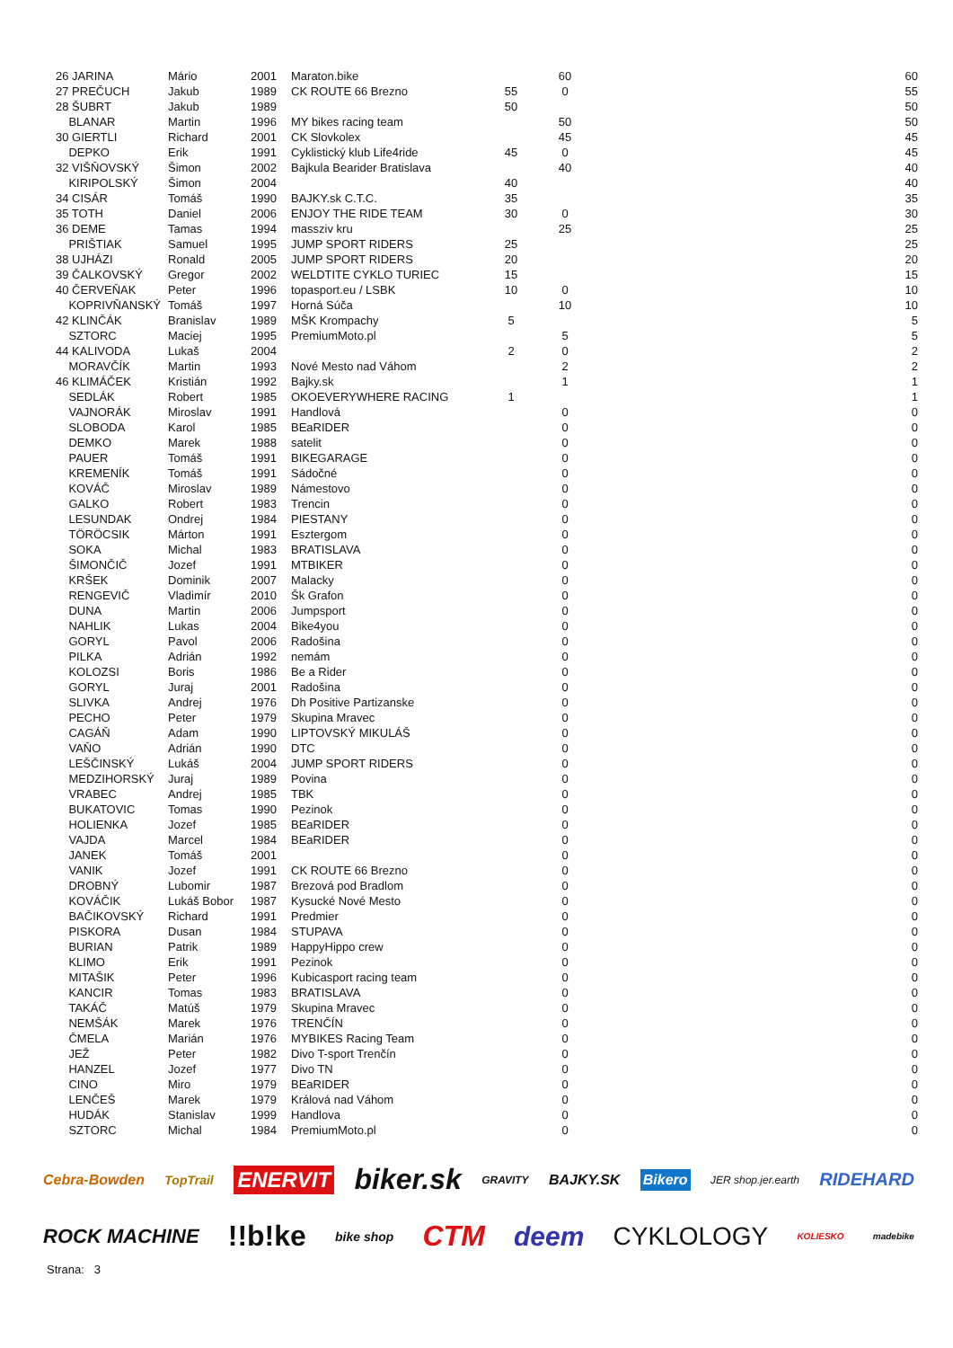| 26 JARINA | Mário | 2001 | Maraton.bike | | 60 | 60 |
| 27 PREČUCH | Jakub | 1989 | CK ROUTE 66 Brezno | 55 | 0 | 55 |
| 28 ŠUBRT | Jakub | 1989 | | 50 | | 50 |
| BLANAR | Martin | 1996 | MY bikes racing team | | 50 | 50 |
| 30 GIERTLI | Richard | 2001 | CK Slovkolex | | 45 | 45 |
| DEPKO | Erik | 1991 | Cyklistický klub Life4ride | 45 | 0 | 45 |
| 32 VIŠŇOVSKÝ | Šimon | 2002 | Bajkula Bearider Bratislava | | 40 | 40 |
| KIRIPOLSKÝ | Šimon | 2004 | | 40 | | 40 |
| 34 CISÁR | Tomáš | 1990 | BAJKY.sk C.T.C. | 35 | | 35 |
| 35 TOTH | Daniel | 2006 | ENJOY THE RIDE TEAM | 30 | 0 | 30 |
| 36 DEME | Tamas | 1994 | massziv kru | | 25 | 25 |
| PRIŠTIAK | Samuel | 1995 | JUMP SPORT RIDERS | 25 | | 25 |
| 38 UJHÁZI | Ronald | 2005 | JUMP SPORT RIDERS | 20 | | 20 |
| 39 ČALKOVSKÝ | Gregor | 2002 | WELDTITE CYKLO TURIEC | 15 | | 15 |
| 40 ČERVEŇAK | Peter | 1996 | topasport.eu / LSBK | 10 | 0 | 10 |
| KOPRIVŇANSKÝ | Tomáš | 1997 | Horná Súča | | 10 | 10 |
| 42 KLINČÁK | Branislav | 1989 | MŠK Krompachy | 5 | | 5 |
| SZTORC | Maciej | 1995 | PremiumMoto.pl | | 5 | 5 |
| 44 KALIVODA | Lukaš | 2004 | | 2 | 0 | 2 |
| MORAVČÍK | Martin | 1993 | Nové Mesto nad Váhom | | 2 | 2 |
| 46 KLIMÁČEK | Kristián | 1992 | Bajky.sk | | 1 | 1 |
| SEDLÁK | Robert | 1985 | OKOEVERYWHERE RACING | 1 | | 1 |
| VAJNORÁK | Miroslav | 1991 | Handlová | | 0 | 0 |
| SLOBODA | Karol | 1985 | BEaRIDER | | 0 | 0 |
| DEMKO | Marek | 1988 | satelit | | 0 | 0 |
| PAUER | Tomáš | 1991 | BIKEGARAGE | | 0 | 0 |
| KREMENÍK | Tomáš | 1991 | Sádočné | | 0 | 0 |
| KOVÁČ | Miroslav | 1989 | Námestovo | | 0 | 0 |
| GALKO | Robert | 1983 | Trencin | | 0 | 0 |
| LESUNDAK | Ondrej | 1984 | PIESTANY | | 0 | 0 |
| TÖRÖCSIK | Márton | 1991 | Esztergom | | 0 | 0 |
| SOKA | Michal | 1983 | BRATISLAVA | | 0 | 0 |
| ŠIMONČIČ | Jozef | 1991 | MTBIKER | | 0 | 0 |
| KRŠEK | Dominik | 2007 | Malacky | | 0 | 0 |
| RENGEVIČ | Vladimír | 2010 | Šk Grafon | | 0 | 0 |
| DUNA | Martin | 2006 | Jumpsport | | 0 | 0 |
| NAHLIK | Lukas | 2004 | Bike4you | | 0 | 0 |
| GORYL | Pavol | 2006 | Radošina | | 0 | 0 |
| PILKA | Adrián | 1992 | nemám | | 0 | 0 |
| KOLOZSI | Boris | 1986 | Be a Rider | | 0 | 0 |
| GORYL | Juraj | 2001 | Radošina | | 0 | 0 |
| SLIVKA | Andrej | 1976 | Dh Positive Partizanske | | 0 | 0 |
| PECHO | Peter | 1979 | Skupina Mravec | | 0 | 0 |
| CAGÁŇ | Adam | 1990 | LIPTOVSKÝ MIKULÁŠ | | 0 | 0 |
| VAŇO | Adrián | 1990 | DTC | | 0 | 0 |
| LEŠČINSKÝ | Lukáš | 2004 | JUMP SPORT RIDERS | | 0 | 0 |
| MEDZIHORSKÝ | Juraj | 1989 | Povina | | 0 | 0 |
| VRABEC | Andrej | 1985 | TBK | | 0 | 0 |
| BUKATOVIC | Tomas | 1990 | Pezinok | | 0 | 0 |
| HOLIENKA | Jozef | 1985 | BEaRIDER | | 0 | 0 |
| VAJDA | Marcel | 1984 | BEaRIDER | | 0 | 0 |
| JANEK | Tomáš | 2001 | | | 0 | 0 |
| VANIK | Jozef | 1991 | CK ROUTE 66 Brezno | | 0 | 0 |
| DROBNÝ | Lubomir | 1987 | Brezová pod Bradlom | | 0 | 0 |
| KOVÁČIK | Lukáš Bobor | 1987 | Kysucké Nové Mesto | | 0 | 0 |
| BAČIKOVSKÝ | Richard | 1991 | Predmier | | 0 | 0 |
| PISKORA | Dusan | 1984 | STUPAVA | | 0 | 0 |
| BURIAN | Patrik | 1989 | HappyHippo crew | | 0 | 0 |
| KLIMO | Erik | 1991 | Pezinok | | 0 | 0 |
| MITAŠIK | Peter | 1996 | Kubicasport racing team | | 0 | 0 |
| KANCIR | Tomas | 1983 | BRATISLAVA | | 0 | 0 |
| TAKÁČ | Matúš | 1979 | Skupina Mravec | | 0 | 0 |
| NEMŠÁK | Marek | 1976 | TRENČÍN | | 0 | 0 |
| ČMELA | Marián | 1976 | MYBIKES Racing Team | | 0 | 0 |
| JEŽ | Peter | 1982 | Divo T-sport Trenčín | | 0 | 0 |
| HANZEL | Jozef | 1977 | Divo TN | | 0 | 0 |
| CINO | Miro | 1979 | BEaRIDER | | 0 | 0 |
| LENČEŠ | Marek | 1979 | Králová nad Váhom | | 0 | 0 |
| HUDÁK | Stanislav | 1999 | Handlova | | 0 | 0 |
| SZTORC | Michal | 1984 | PremiumMoto.pl | | 0 | 0 |
Cebra-Bowden TopTrail ENERVIT biker.sk GRAVITY BAJKY.SK Bikero JER shop.jer.earth RIDEHARD
ROCK MACHINE !!b!ke bike shop CTM deem CYKLOLOGY KOLIESKO madebike
Strana: 3